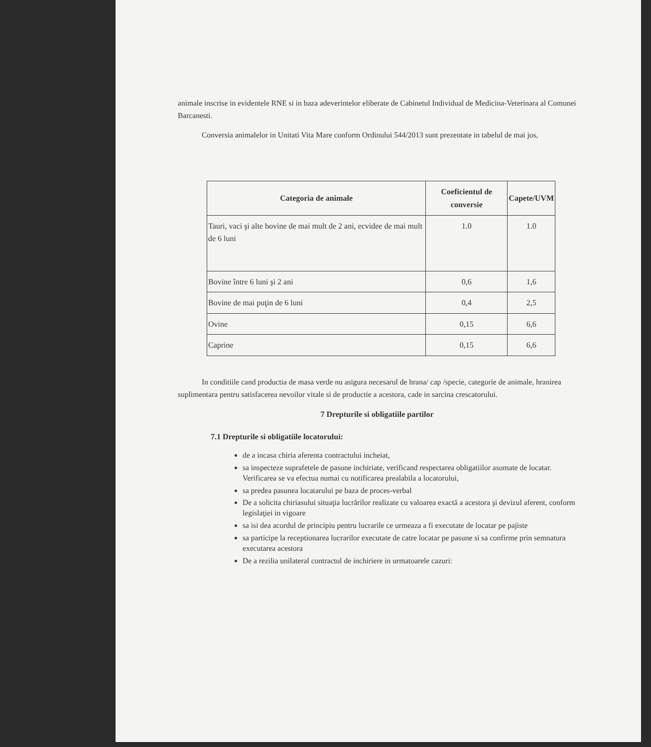animale inscrise in evidentele RNE si in baza adeverintelor eliberate de Cabinetul Individual de Medicina-Veterinara al Comunei Barcanesti.
Conversia animalelor in Unitati Vita Mare conform Ordinului 544/2013 sunt prezentate in tabelul de mai jos,
| Categoria de animale | Coeficientul de conversie | Capete/UVM |
| --- | --- | --- |
| Tauri, vaci şi alte bovine de mai mult de 2 ani, ecvidee de mai mult de 6 luni | 1.0 | 1.0 |
| Bovine între 6 luni şi 2 ani | 0,6 | 1,6 |
| Bovine de mai puţin de 6 luni | 0,4 | 2,5 |
| Ovine | 0,15 | 6,6 |
| Caprine | 0,15 | 6,6 |
In conditiile cand productia de masa verde nu asigura necesarul de hrana/ cap /specie, categorie de animale, hranirea suplimentara pentru satisfacerea nevoilor vitale si de productie a acestora, cade in sarcina crescatorului.
7 Drepturile si obligatiile partilor
7.1 Drepturile si obligatiile locatorului:
de a incasa chiria aferenta contractului incheiat,
sa inspecteze suprafetele de pasune inchiriate, verificand respectarea obligatiilor asumate de locatar. Verificarea se va efectua numai cu notificarea prealabila a locatorului,
sa predea pasunea locatarului pe baza de proces-verbal
De a solicita chiriasului situaţia lucrărilor realizate cu valoarea exactă a acestora şi devizul aferent, conform legislaţiei in vigoare
sa isi dea acordul de principiu pentru lucrarile ce urmeaza a fi executate de locatar pe pajiste
sa participe la receptionarea lucrarilor executate de catre locatar pe pasune si sa confirme prin semnatura executarea acestora
De a rezilia unilateral contractul de inchiriere in urmatoarele cazuri: